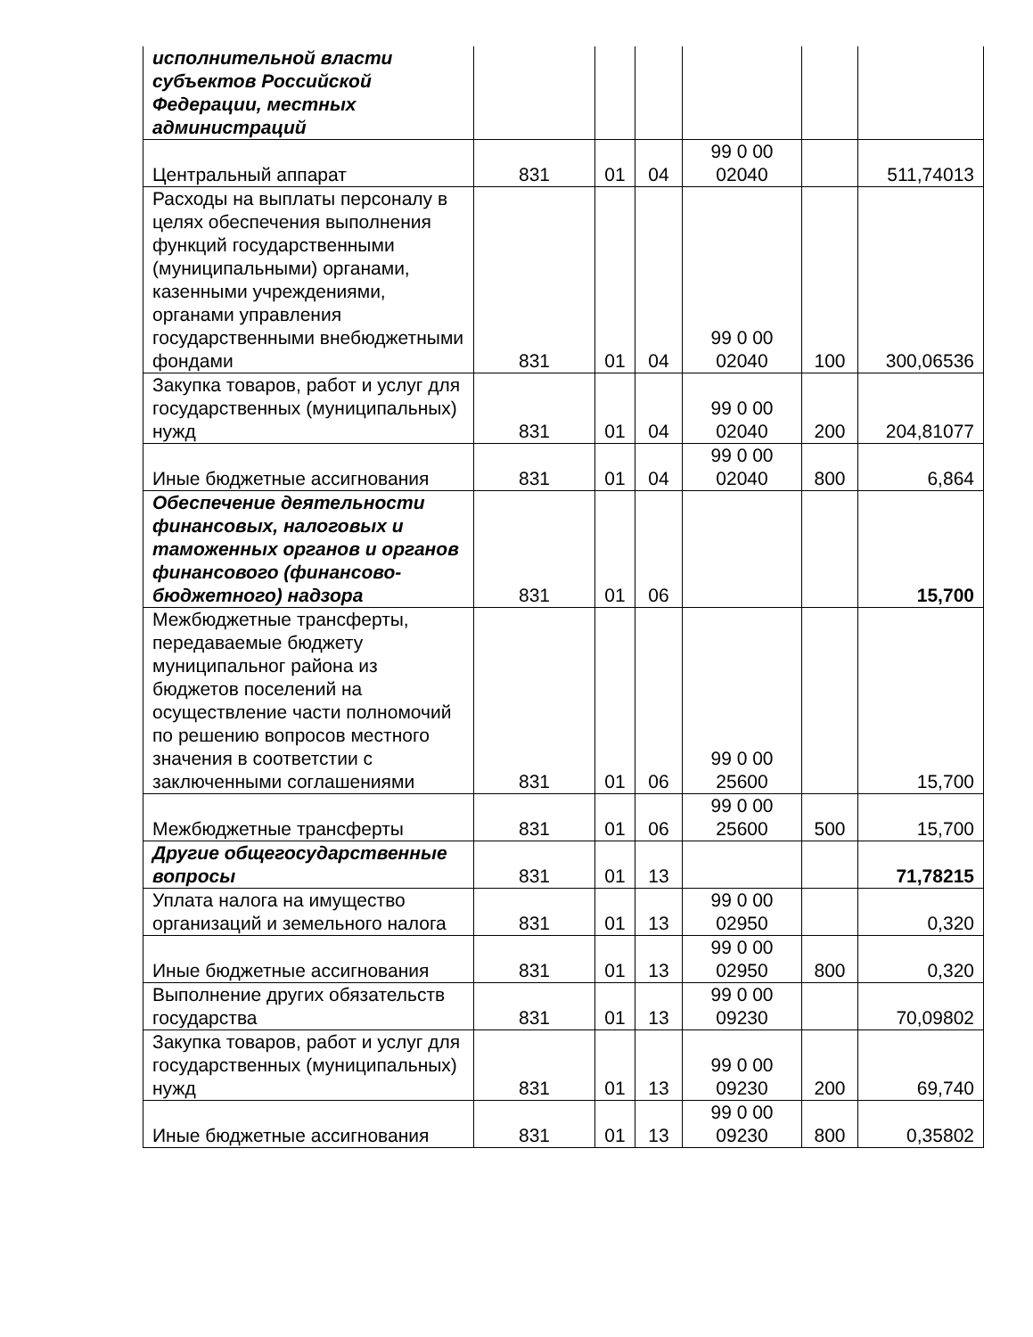| исполнительной власти субъектов Российской Федерации, местных администраций | | | | | | |
| Центральный аппарат | 831 | 01 | 04 | 99 0 00 02040 | | 511,74013 |
| Расходы на выплаты персоналу в целях обеспечения выполнения функций государственными (муниципальными) органами, казенными учреждениями, органами управления государственными внебюджетными фондами | 831 | 01 | 04 | 99 0 00 02040 | 100 | 300,06536 |
| Закупка товаров, работ и услуг для государственных (муниципальных) нужд | 831 | 01 | 04 | 99 0 00 02040 | 200 | 204,81077 |
| Иные бюджетные ассигнования | 831 | 01 | 04 | 99 0 00 02040 | 800 | 6,864 |
| Обеспечение деятельности финансовых, налоговых и таможенных органов и органов финансового (финансово-бюджетного) надзора | 831 | 01 | 06 | | | 15,700 |
| Межбюджетные трансферты, передаваемые бюджету муниципальног района из бюджетов поселений на осуществление части полномочий по решению вопросов местного значения в соответстии с заключенными соглашениями | 831 | 01 | 06 | 99 0 00 25600 | | 15,700 |
| Межбюджетные трансферты | 831 | 01 | 06 | 99 0 00 25600 | 500 | 15,700 |
| Другие общегосударственные вопросы | 831 | 01 | 13 | | | 71,78215 |
| Уплата налога на имущество организаций и земельного налога | 831 | 01 | 13 | 99 0 00 02950 | | 0,320 |
| Иные бюджетные ассигнования | 831 | 01 | 13 | 99 0 00 02950 | 800 | 0,320 |
| Выполнение других обязательств государства | 831 | 01 | 13 | 99 0 00 09230 | | 70,09802 |
| Закупка товаров, работ и услуг для государственных (муниципальных) нужд | 831 | 01 | 13 | 99 0 00 09230 | 200 | 69,740 |
| Иные бюджетные ассигнования | 831 | 01 | 13 | 99 0 00 09230 | 800 | 0,35802 |